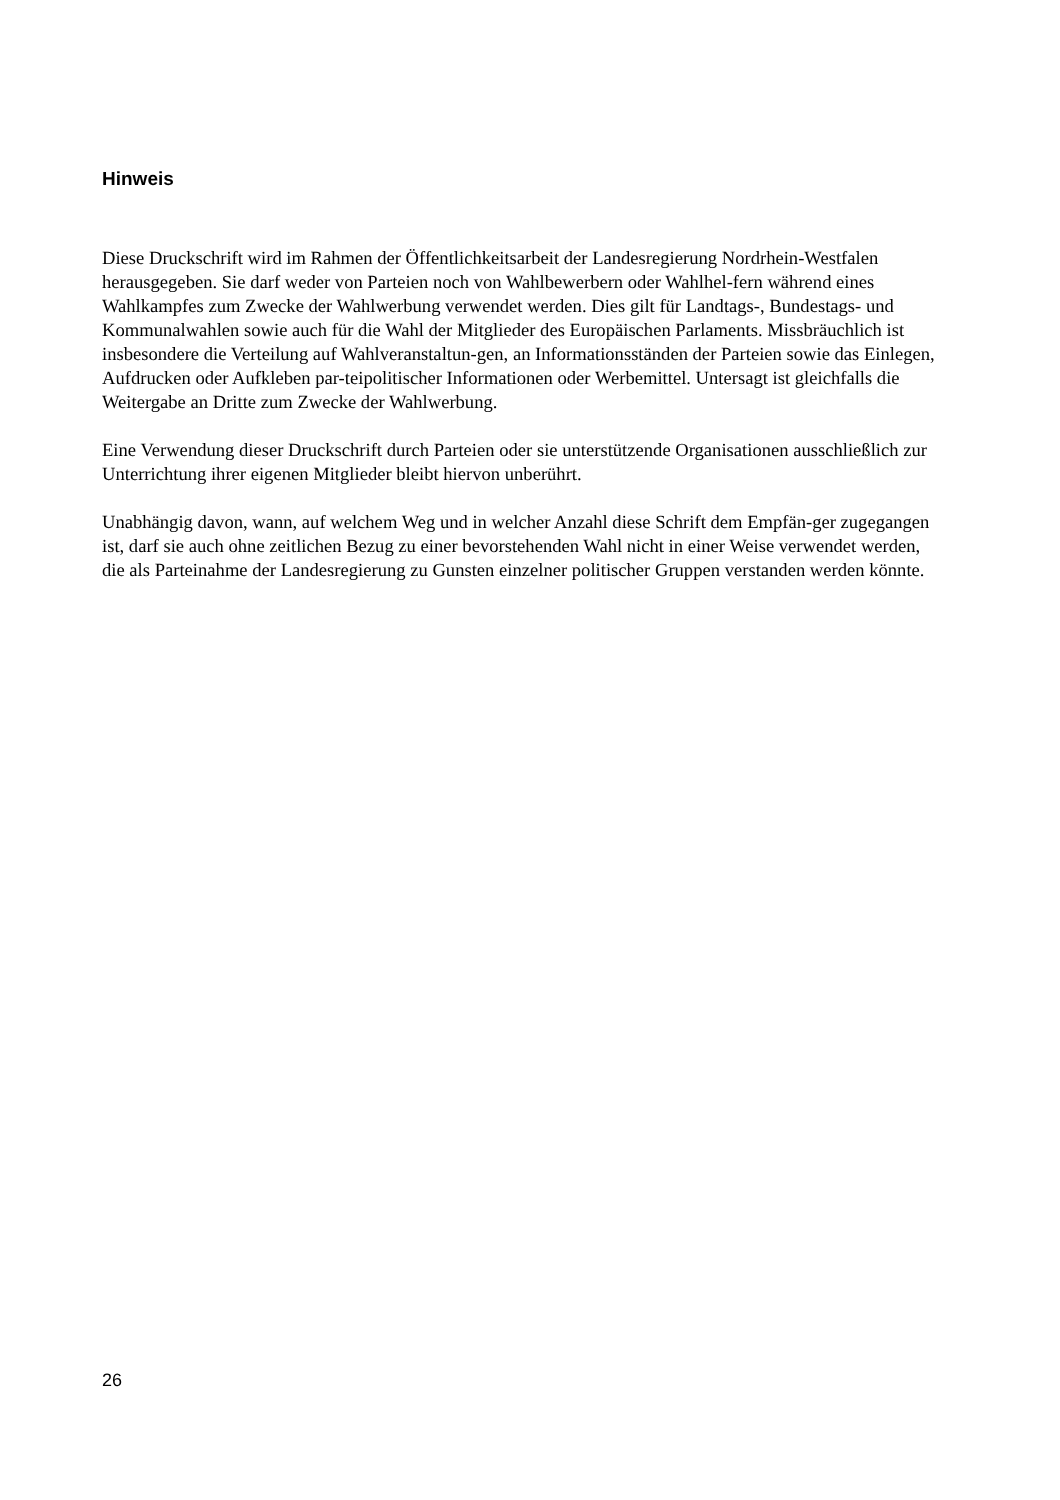Hinweis
Diese Druckschrift wird im Rahmen der Öffentlichkeitsarbeit der Landesregierung Nordrhein-Westfalen herausgegeben. Sie darf weder von Parteien noch von Wahlbewerbern oder Wahlhel-fern während eines Wahlkampfes zum Zwecke der Wahlwerbung verwendet werden. Dies gilt für Landtags-, Bundestags- und Kommunalwahlen sowie auch für die Wahl der Mitglieder des Europäischen Parlaments. Missbräuchlich ist insbesondere die Verteilung auf Wahlveranstaltun-gen, an Informationsständen der Parteien sowie das Einlegen, Aufdrucken oder Aufkleben par-teipolitischer Informationen oder Werbemittel. Untersagt ist gleichfalls die Weitergabe an Dritte zum Zwecke der Wahlwerbung.
Eine Verwendung dieser Druckschrift durch Parteien oder sie unterstützende Organisationen ausschließlich zur Unterrichtung ihrer eigenen Mitglieder bleibt hiervon unberührt.
Unabhängig davon, wann, auf welchem Weg und in welcher Anzahl diese Schrift dem Empfän-ger zugegangen ist, darf sie auch ohne zeitlichen Bezug zu einer bevorstehenden Wahl nicht in einer Weise verwendet werden, die als Parteinahme der Landesregierung zu Gunsten einzelner politischer Gruppen verstanden werden könnte.
26